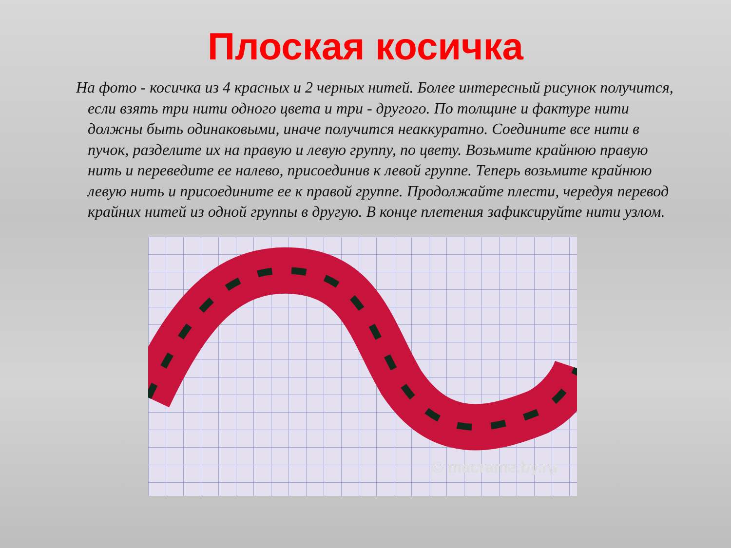Плоская косичка
На фото - косичка из 4 красных и 2 черных нитей. Более интересный рисунок получится, если взять три нити одного цвета и три - другого. По толщине и фактуре нити должны быть одинаковыми, иначе получится неаккуратно. Соедините все нити в пучок, разделите их на правую и левую группу, по цвету. Возьмите крайнюю правую нить и переведите ее налево, присоединив к левой группе. Теперь возьмите крайнюю левую нить и присоедините ее к правой группе. Продолжайте плести, чередуя перевод крайних нитей из одной группы в другую. В конце плетения зафиксируйте нити узлом.
© macrame.by.ru